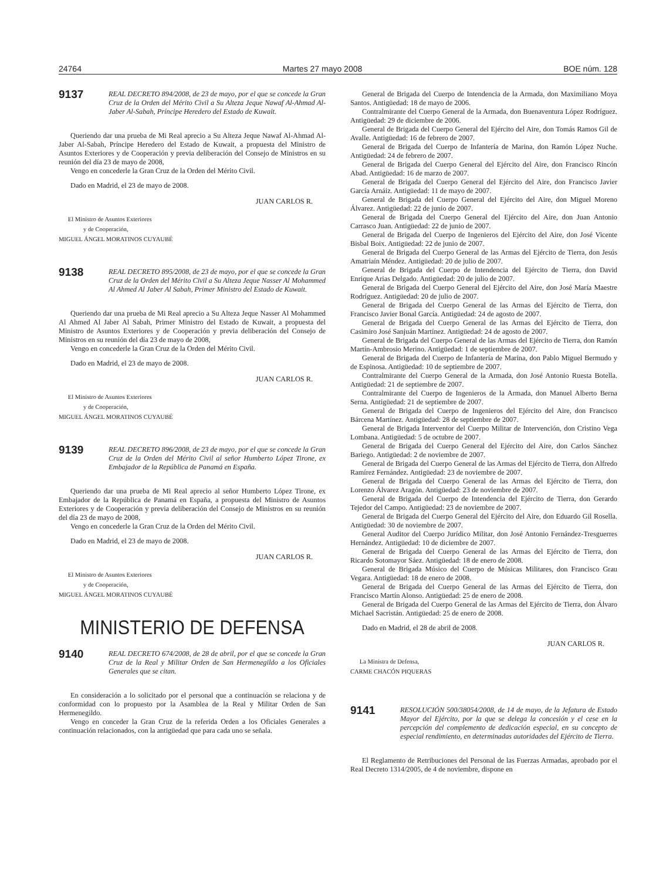24764 Martes 27 mayo 2008 BOE núm. 128
9137
REAL DECRETO 894/2008, de 23 de mayo, por el que se concede la Gran Cruz de la Orden del Mérito Civil a Su Alteza Jeque Nawaf Al-Ahmad Al-Jaber Al-Sabah, Príncipe Heredero del Estado de Kuwait.
Queriendo dar una prueba de Mi Real aprecio a Su Alteza Jeque Nawaf Al-Ahmad Al-Jaber Al-Sabah, Príncipe Heredero del Estado de Kuwait, a propuesta del Ministro de Asuntos Exteriores y de Cooperación y previa deliberación del Consejo de Ministros en su reunión del día 23 de mayo de 2008,
Vengo en concederle la Gran Cruz de la Orden del Mérito Civil.
Dado en Madrid, el 23 de mayo de 2008.
JUAN CARLOS R.
El Ministro de Asuntos Exteriores
y de Cooperación,
MIGUEL ÁNGEL MORATINOS CUYAUBÉ
9138
REAL DECRETO 895/2008, de 23 de mayo, por el que se concede la Gran Cruz de la Orden del Mérito Civil a Su Alteza Jeque Nasser Al Mohammed Al Ahmed Al Jaber Al Sabah, Primer Ministro del Estado de Kuwait.
Queriendo dar una prueba de Mi Real aprecio a Su Alteza Jeque Nasser Al Mohammed Al Ahmed Al Jaber Al Sabah, Primer Ministro del Estado de Kuwait, a propuesta del Ministro de Asuntos Exteriores y de Cooperación y previa deliberación del Consejo de Ministros en su reunión del día 23 de mayo de 2008,
Vengo en concederle la Gran Cruz de la Orden del Mérito Civil.
Dado en Madrid, el 23 de mayo de 2008.
JUAN CARLOS R.
El Ministro de Asuntos Exteriores
y de Cooperación,
MIGUEL ÁNGEL MORATINOS CUYAUBÉ
9139
REAL DECRETO 896/2008, de 23 de mayo, por el que se concede la Gran Cruz de la Orden del Mérito Civil al señor Humberto López Tirone, ex Embajador de la República de Panamá en España.
Queriendo dar una prueba de Mi Real aprecio al señor Humberto López Tirone, ex Embajador de la República de Panamá en España, a propuesta del Ministro de Asuntos Exteriores y de Cooperación y previa deliberación del Consejo de Ministros en su reunión del día 23 de mayo de 2008,
Vengo en concederle la Gran Cruz de la Orden del Mérito Civil.
Dado en Madrid, el 23 de mayo de 2008.
JUAN CARLOS R.
El Ministro de Asuntos Exteriores
y de Cooperación,
MIGUEL ÁNGEL MORATINOS CUYAUBÉ
MINISTERIO DE DEFENSA
9140
REAL DECRETO 674/2008, de 28 de abril, por el que se concede la Gran Cruz de la Real y Militar Orden de San Hermenegildo a los Oficiales Generales que se citan.
En consideración a lo solicitado por el personal que a continuación se relaciona y de conformidad con lo propuesto por la Asamblea de la Real y Militar Orden de San Hermenegildo.
Vengo en conceder la Gran Cruz de la referida Orden a los Oficiales Generales a continuación relacionados, con la antigüedad que para cada uno se señala.
General de Brigada del Cuerpo de Intendencia de la Armada, don Maximiliano Moya Santos. Antigüedad: 18 de mayo de 2006.
Contralmirante del Cuerpo General de la Armada, don Buenaventura López Rodríguez. Antigüedad: 29 de diciembre de 2006.
General de Brigada del Cuerpo General del Ejército del Aire, don Tomás Ramos Gil de Avalle. Antigüedad: 16 de febrero de 2007.
General de Brigada del Cuerpo de Infantería de Marina, don Ramón López Nuche. Antigüedad: 24 de febrero de 2007.
General de Brigada del Cuerpo General del Ejército del Aire, don Francisco Rincón Abad. Antigüedad: 16 de marzo de 2007.
General de Brigada del Cuerpo General del Ejército del Aire, don Francisco Javier García Arnáiz. Antigüedad: 11 de mayo de 2007.
General de Brigada del Cuerpo General del Ejército del Aire, don Miguel Moreno Álvarez. Antigüedad: 22 de junio de 2007.
General de Brigada del Cuerpo General del Ejército del Aire, don Juan Antonio Carrasco Juan. Antigüedad: 22 de junio de 2007.
General de Brigada del Cuerpo de Ingenieros del Ejército del Aire, don José Vicente Bisbal Boix. Antigüedad: 22 de junio de 2007.
General de Brigada del Cuerpo General de las Armas del Ejército de Tierra, don Jesús Amatriaín Méndez. Antigüedad: 20 de julio de 2007.
General de Brigada del Cuerpo de Intendencia del Ejército de Tierra, don David Enrique Arias Delgado. Antigüedad: 20 de julio de 2007.
General de Brigada del Cuerpo General del Ejército del Aire, don José María Maestre Rodríguez. Antigüedad: 20 de julio de 2007.
General de Brigada del Cuerpo General de las Armas del Ejército de Tierra, don Francisco Javier Bonal García. Antigüedad: 24 de agosto de 2007.
General de Brigada del Cuerpo General de las Armas del Ejército de Tierra, don Casimiro José Sanjuán Martínez. Antigüedad: 24 de agosto de 2007.
General de Brigada del Cuerpo General de las Armas del Ejército de Tierra, don Ramón Martín-Ambrosio Merino. Antigüedad: 1 de septiembre de 2007.
General de Brigada del Cuerpo de Infantería de Marina, don Pablo Miguel Bermudo y de Espinosa. Antigüedad: 10 de septiembre de 2007.
Contralmirante del Cuerpo General de la Armada, don José Antonio Ruesta Botella. Antigüedad: 21 de septiembre de 2007.
Contralmirante del Cuerpo de Ingenieros de la Armada, don Manuel Alberto Berna Serna. Antigüedad: 21 de septiembre de 2007.
General de Brigada del Cuerpo de Ingenieros del Ejército del Aire, don Francisco Bárcena Martínez. Antigüedad: 28 de septiembre de 2007.
General de Brigada Interventor del Cuerpo Militar de Intervención, don Cristino Vega Lombana. Antigüedad: 5 de octubre de 2007.
General de Brigada del Cuerpo General del Ejército del Aire, don Carlos Sánchez Bariego. Antigüedad: 2 de noviembre de 2007.
General de Brigada del Cuerpo General de las Armas del Ejército de Tierra, don Alfredo Ramírez Fernández. Antigüedad: 23 de noviembre de 2007.
General de Brigada del Cuerpo General de las Armas del Ejército de Tierra, don Lorenzo Álvarez Aragón. Antigüedad: 23 de noviembre de 2007.
General de Brigada del Cuerpo de Intendencia del Ejército de Tierra, don Gerardo Tejedor del Campo. Antigüedad: 23 de noviembre de 2007.
General de Brigada del Cuerpo General del Ejército del Aire, don Eduardo Gil Rosella. Antigüedad: 30 de noviembre de 2007.
General Auditor del Cuerpo Jurídico Militar, don José Antonio Fernández-Tresguerres Hernández. Antigüedad: 10 de diciembre de 2007.
General de Brigada del Cuerpo General de las Armas del Ejército de Tierra, don Ricardo Sotomayor Sáez. Antigüedad: 18 de enero de 2008.
General de Brigada Músico del Cuerpo de Músicas Militares, don Francisco Grau Vegara. Antigüedad: 18 de enero de 2008.
General de Brigada del Cuerpo General de las Armas del Ejército de Tierra, don Francisco Martín Alonso. Antigüedad: 25 de enero de 2008.
General de Brigada del Cuerpo General de las Armas del Ejército de Tierra, don Álvaro Michael Sacristán. Antigüedad: 25 de enero de 2008.
Dado en Madrid, el 28 de abril de 2008.
JUAN CARLOS R.
La Ministra de Defensa,
CARME CHACÓN PIQUERAS
9141
RESOLUCIÓN 500/38054/2008, de 14 de mayo, de la Jefatura de Estado Mayor del Ejército, por la que se delega la concesión y el cese en la percepción del complemento de dedicación especial, en su concepto de especial rendimiento, en determinadas autoridades del Ejército de Tierra.
El Reglamento de Retribuciones del Personal de las Fuerzas Armadas, aprobado por el Real Decreto 1314/2005, de 4 de noviembre, dispone en